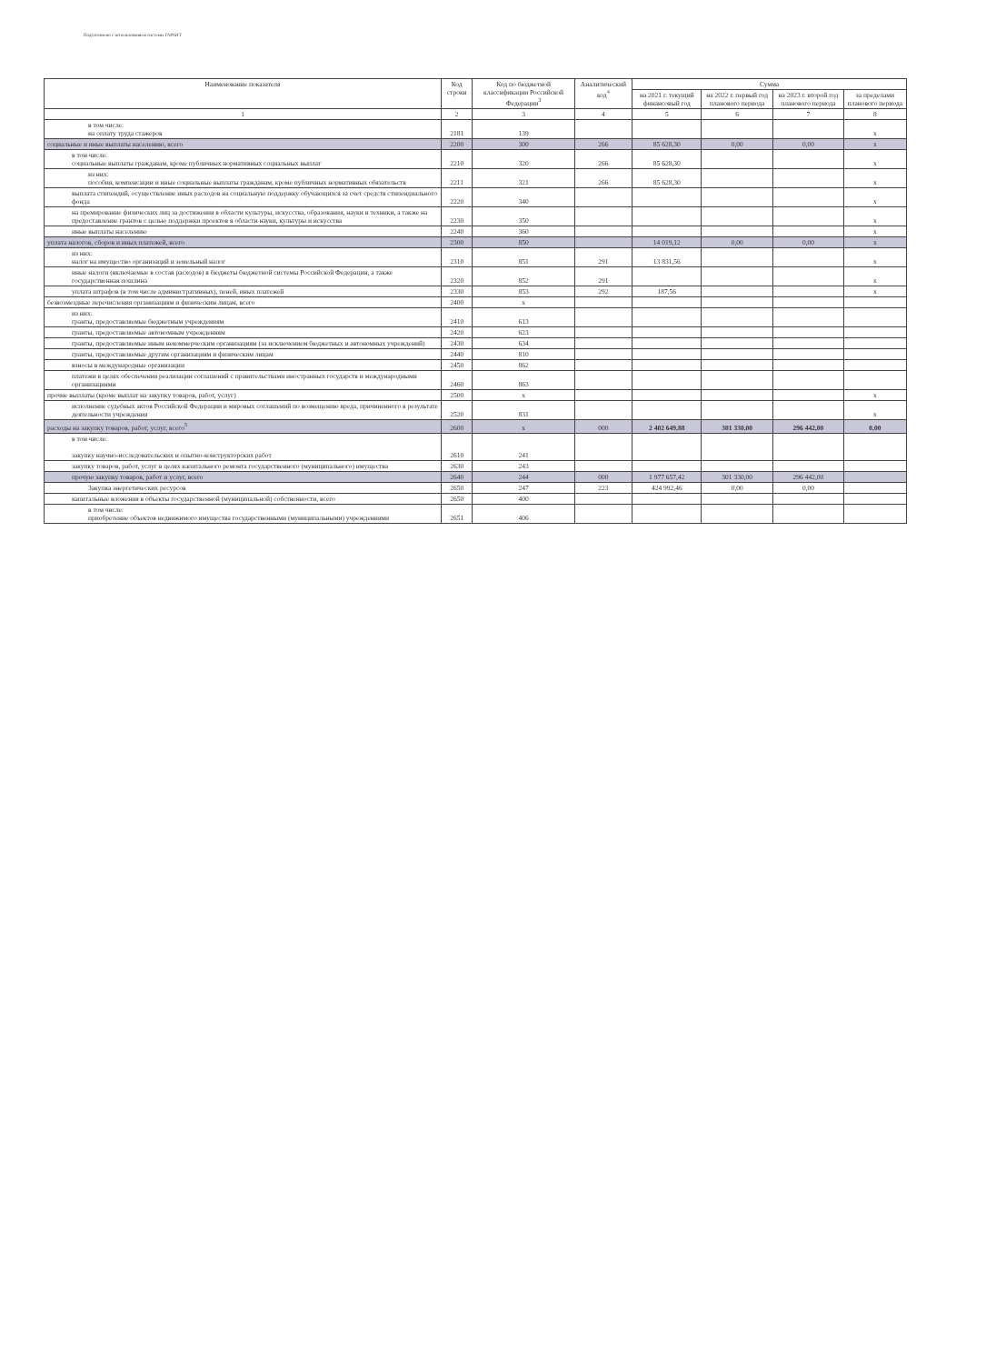Подготовлено с использованием системы ГАРАНТ
| Наименование показателя | Код строки | Код по бюджетной классификации Российской Федерации<sup>3</sup> | Аналитический код<sup>4</sup> | Сумма | | | |
| --- | --- | --- | --- | --- | --- | --- | --- |
| | | | | на 2021 г. текущий финансовый год | на 2022 г. первый год планового периода | на 2023 г. второй год планового периода | за пределами планового периода |
| 1 | 2 | 3 | 4 | 5 | 6 | 7 | 8 |
| в том числе: на оплату труда стажеров | 2181 | 139 | | | | | x |
| социальные и иные выплаты населению, всего | 2200 | 300 | 266 | 85 628,30 | 0,00 | 0,00 | x |
| в том числе: социальные выплаты гражданам, кроме публичных нормативных социальных выплат | 2210 | 320 | 266 | 85 628,30 | | | x |
| из них: пособия, компенсации и иные социальные выплаты гражданам, кроме публичных нормативных обязательств | 2211 | 321 | 266 | 85 628,30 | | | x |
| выплата стипендий, осуществление иных расходов на социальную поддержку обучающихся за счет средств стипендиального фонда | 2220 | 340 | | | | | x |
| на премирование физических лиц за достижения в области культуры, искусства, образования, науки и техники, а также на предоставление грантов с целью поддержки проектов в области науки, культуры и искусства | 2230 | 350 | | | | | x |
| иные выплаты населению | 2240 | 360 | | | | | x |
| уплата налогов, сборов и иных платежей, всего | 2300 | 850 | | 14 019,12 | 0,00 | 0,00 | x |
| из них: налог на имущество организаций и земельный налог | 2310 | 851 | 291 | 13 831,56 | | | x |
| иные налоги (включаемые в состав расходов) в бюджеты бюджетной системы Российской Федерации, а также государственная пошлина | 2320 | 852 | 291 | | | | x |
| уплата штрафов (в том числе административных), пеней, иных платежей | 2330 | 853 | 292 | 187,56 | | | x |
| безвозмездные перечисления организациям и физическим лицам, всего | 2400 | x | | | | | |
| из них: гранты, предоставляемые бюджетным учреждениям | 2410 | 613 | | | | | |
| гранты, предоставляемые автономным учреждениям | 2420 | 623 | | | | | |
| гранты, предоставляемые иным некоммерческим организациям (за исключением бюджетных и автономных учреждений) | 2430 | 634 | | | | | |
| гранты, предоставляемые другим организациям и физическим лицам | 2440 | 810 | | | | | |
| взносы в международные организации | 2450 | 862 | | | | | |
| платежи в целях обеспечения реализации соглашений с правительствами иностранных государств и международными организациями | 2460 | 863 | | | | | |
| прочие выплаты (кроме выплат на закупку товаров, работ, услуг) | 2500 | x | | | | | x |
| исполнение судебных актов Российской Федерации и мировых соглашений по возмещению вреда, причиненного в результате деятельности учреждения | 2520 | 831 | | | | | x |
| расходы на закупку товаров, работ, услуг, всего<sup>5</sup> | 2600 | x | 000 | 2 402 649,88 | 301 330,00 | 296 442,00 | 0,00 |
| в том числе: закупку научно-исследовательских и опытно-конструкторских работ | 2610 | 241 | | | | | |
| закупку товаров, работ, услуг в целях капитального ремонта государственного (муниципального) имущества | 2630 | 243 | | | | | |
| прочую закупку товаров, работ и услуг, всего | 2640 | 244 | 000 | 1 977 657,42 | 301 330,00 | 296 442,00 | |
| Закупка энергетических ресурсов | 2650 | 247 | 223 | 424 992,46 | 0,00 | 0,00 | |
| капитальные вложения в объекты государственной (муниципальной) собственности, всего | 2650 | 400 | | | | | |
| в том числе: приобретение объектов недвижимого имущества государственными (муниципальными) учреждениями | 2651 | 406 | | | | | |